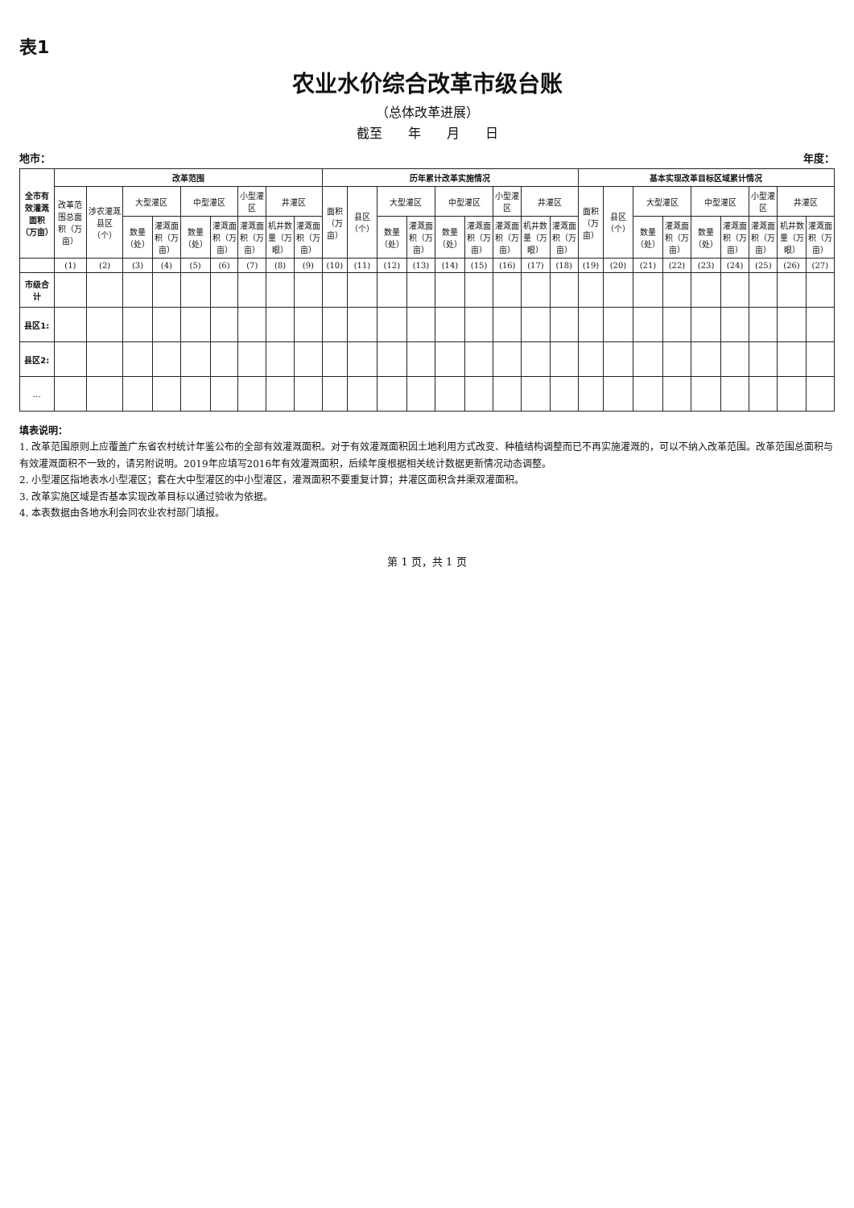表1
农业水价综合改革市级台账
（总体改革进展）
截至　　年　　月　　日
地市： 年度：
| 全市有效灌溉面积（万亩） | 改革范围 | | | | | | | | | 历年累计改革实施情况 | | | | | | | | | 基本实现改革目标区域累计情况 | | | | | | | | |
| --- | --- | --- | --- | --- | --- | --- | --- | --- | --- | --- | --- | --- | --- | --- | --- | --- | --- | --- | --- | --- | --- | --- | --- | --- | --- | --- | --- |
| | 改革范围总面积（万亩） | 涉农灌溉县区（个） | 大型灌区 | | 中型灌区 | | 小型灌区 | 井灌区 | | 面积（万亩） | 县区（个） | 大型灌区 | | 中型灌区 | | 小型灌区 | 井灌区 | | 面积（万亩） | 县区（个） | 大型灌区 | | 中型灌区 | | 小型灌区 | 井灌区 | |
| | | | 数量（处） | 灌溉面积（万亩） | 数量（处） | 灌溉面积（万亩） | 灌溉面积（万亩） | 机井数量（万眼） | 灌溉面积（万亩） | | | 数量（处） | 灌溉面积（万亩） | 数量（处） | 灌溉面积（万亩） | 灌溉面积（万亩） | 机井数量（万眼） | 灌溉面积（万亩） | | | 数量（处） | 灌溉面积（万亩） | 数量（处） | 灌溉面积（万亩） | 灌溉面积（万亩） | 机井数量（万眼） | 灌溉面积（万亩） |
| | (1) | (2) | (3) | (4) | (5) | (6) | (7) | (8) | (9) | (10) | (11) | (12) | (13) | (14) | (15) | (16) | (17) | (18) | (19) | (20) | (21) | (22) | (23) | (24) | (25) | (26) | (27) |
| 市级合计 | | | | | | | | | | | | | | | | | | | | | | | | | | | |
| 县区1: | | | | | | | | | | | | | | | | | | | | | | | | | | | |
| 县区2: | | | | | | | | | | | | | | | | | | | | | | | | | | | |
| … | | | | | | | | | | | | | | | | | | | | | | | | | | | |
填表说明：
1. 改革范围原则上应覆盖广东省农村统计年鉴公布的全部有效灌溉面积。对于有效灌溉面积因土地利用方式改变、种植结构调整而已不再实施灌溉的，可以不纳入改革范围。改革范围总面积与有效灌溉面积不一致的，请另附说明。2019年应填写2016年有效灌溉面积，后续年度根据相关统计数据更新情况动态调整。
2. 小型灌区指地表水小型灌区；套在大中型灌区的中小型灌区，灌溉面积不要重复计算；井灌区面积含井渠双灌面积。
3. 改革实施区域是否基本实现改革目标以通过验收为依据。
4. 本表数据由各地水利会同农业农村部门填报。
第 1 页，共 1 页